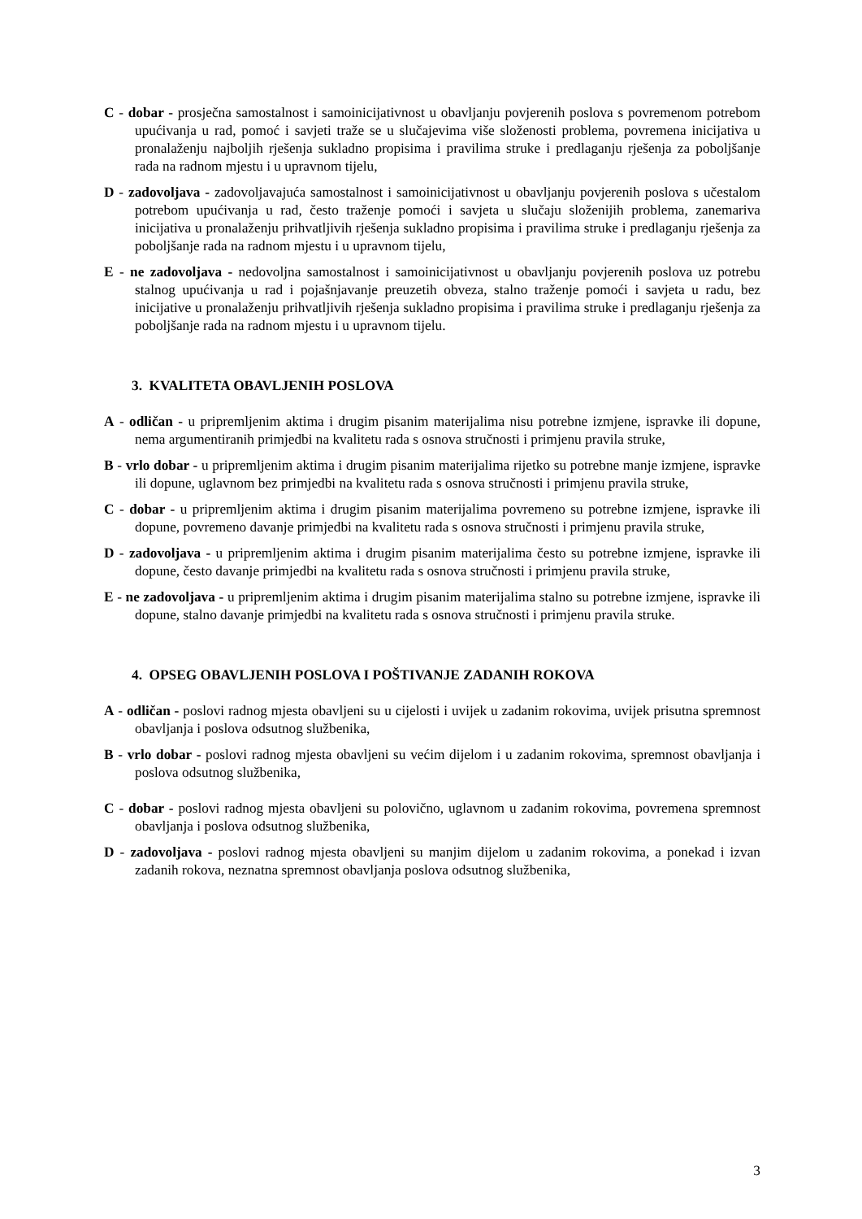C - dobar - prosječna samostalnost i samoinicijativnost u obavljanju povjerenih poslova s povremenom potrebom upućivanja u rad, pomoć i savjeti traže se u slučajevima više složenosti problema, povremena inicijativa u pronalaženju najboljih rješenja sukladno propisima i pravilima struke i predlaganju rješenja za poboljšanje rada na radnom mjestu i u upravnom tijelu,
D - zadovoljava - zadovoljavajuća samostalnost i samoinicijativnost u obavljanju povjerenih poslova s učestalom potrebom upućivanja u rad, često traženje pomoći i savjeta u slučaju složenijih problema, zanemariva inicijativa u pronalaženju prihvatljivih rješenja sukladno propisima i pravilima struke i predlaganju rješenja za poboljšanje rada na radnom mjestu i u upravnom tijelu,
E - ne zadovoljava - nedovoljna samostalnost i samoinicijativnost u obavljanju povjerenih poslova uz potrebu stalnog upućivanja u rad i pojašnjavanje preuzetih obveza, stalno traženje pomoći i savjeta u radu, bez inicijative u pronalaženju prihvatljivih rješenja sukladno propisima i pravilima struke i predlaganju rješenja za poboljšanje rada na radnom mjestu i u upravnom tijelu.
3. KVALITETA OBAVLJENIH POSLOVA
A - odličan - u pripremljenim aktima i drugim pisanim materijalima nisu potrebne izmjene, ispravke ili dopune, nema argumentiranih primjedbi na kvalitetu rada s osnova stručnosti i primjenu pravila struke,
B - vrlo dobar - u pripremljenim aktima i drugim pisanim materijalima rijetko su potrebne manje izmjene, ispravke ili dopune, uglavnom bez primjedbi na kvalitetu rada s osnova stručnosti i primjenu pravila struke,
C - dobar - u pripremljenim aktima i drugim pisanim materijalima povremeno su potrebne izmjene, ispravke ili dopune, povremeno davanje primjedbi na kvalitetu rada s osnova stručnosti i primjenu pravila struke,
D - zadovoljava - u pripremljenim aktima i drugim pisanim materijalima često su potrebne izmjene, ispravke ili dopune, često davanje primjedbi na kvalitetu rada s osnova stručnosti i primjenu pravila struke,
E - ne zadovoljava - u pripremljenim aktima i drugim pisanim materijalima stalno su potrebne izmjene, ispravke ili dopune, stalno davanje primjedbi na kvalitetu rada s osnova stručnosti i primjenu pravila struke.
4. OPSEG OBAVLJENIH POSLOVA I POŠTIVANJE ZADANIH ROKOVA
A - odličan - poslovi radnog mjesta obavljeni su u cijelosti i uvijek u zadanim rokovima, uvijek prisutna spremnost obavljanja i poslova odsutnog službenika,
B - vrlo dobar - poslovi radnog mjesta obavljeni su većim dijelom i u zadanim rokovima, spremnost obavljanja i poslova odsutnog službenika,
C - dobar - poslovi radnog mjesta obavljeni su polovično, uglavnom u zadanim rokovima, povremena spremnost obavljanja i poslova odsutnog službenika,
D - zadovoljava - poslovi radnog mjesta obavljeni su manjim dijelom u zadanim rokovima, a ponekad i izvan zadanih rokova, neznatna spremnost obavljanja poslova odsutnog službenika,
3